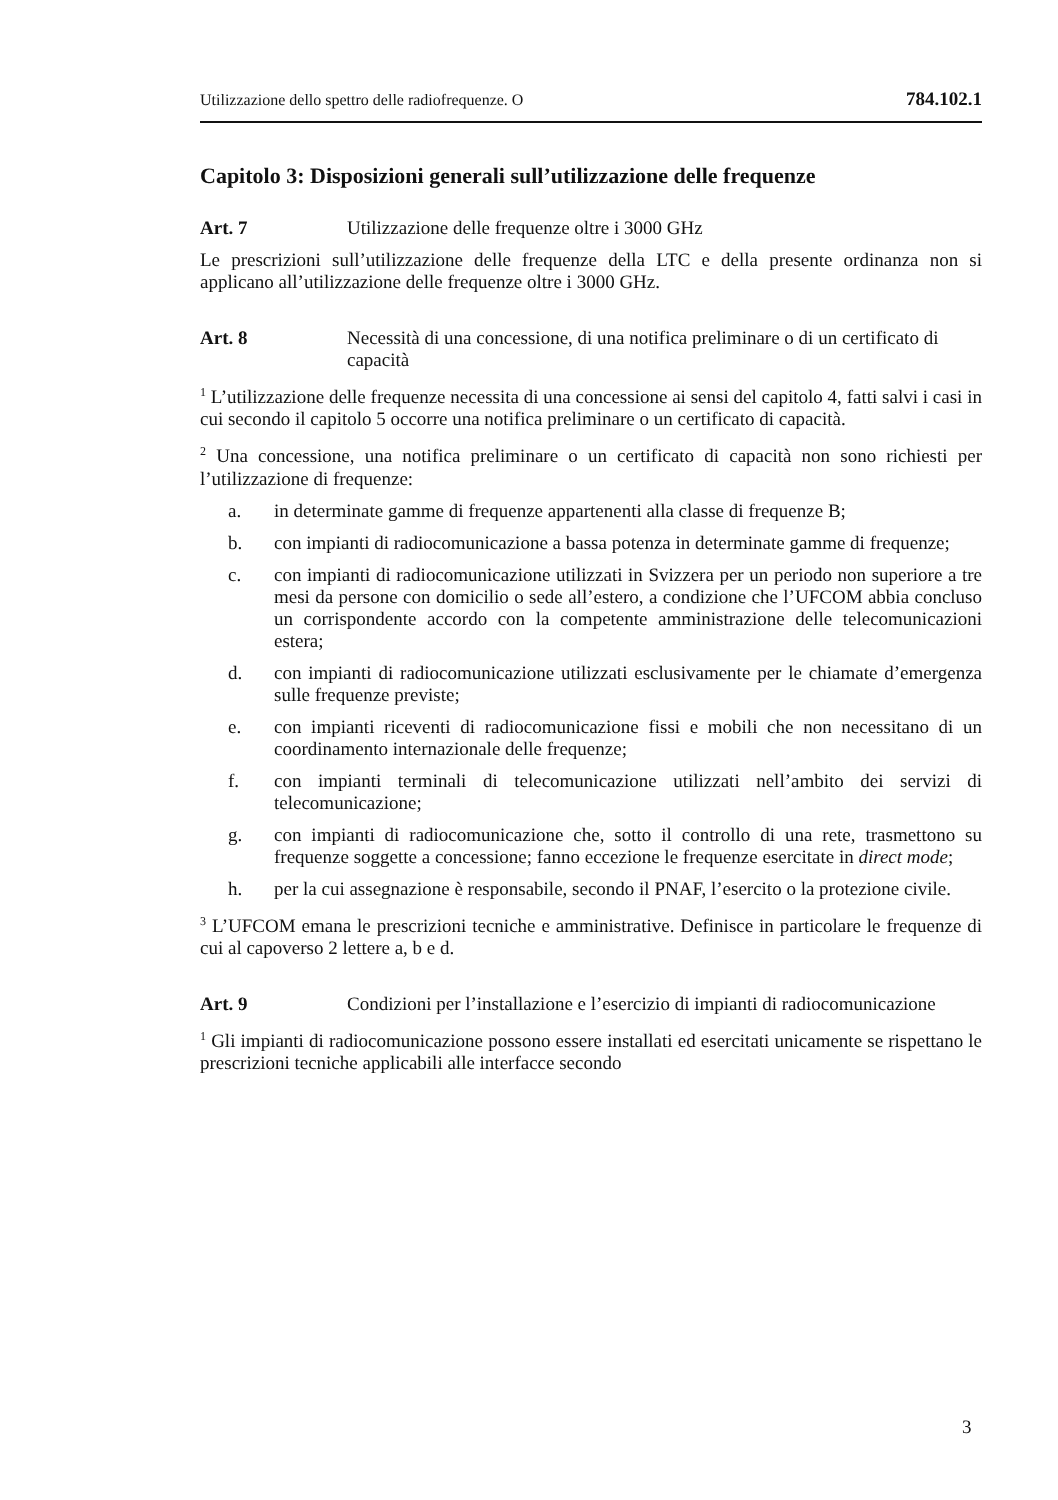Utilizzazione dello spettro delle radiofrequenze. O 784.102.1
Capitolo 3: Disposizioni generali sull’utilizzazione delle frequenze
Art. 7 Utilizzazione delle frequenze oltre i 3000 GHz
Le prescrizioni sull’utilizzazione delle frequenze della LTC e della presente ordinanza non si applicano all’utilizzazione delle frequenze oltre i 3000 GHz.
Art. 8 Necessità di una concessione, di una notifica preliminare o di un certificato di capacità
<sup>1</sup> L’utilizzazione delle frequenze necessita di una concessione ai sensi del capitolo 4, fatti salvi i casi in cui secondo il capitolo 5 occorre una notifica preliminare o un certificato di capacità.
<sup>2</sup> Una concessione, una notifica preliminare o un certificato di capacità non sono richiesti per l’utilizzazione di frequenze:
a. in determinate gamme di frequenze appartenenti alla classe di frequenze B;
b. con impianti di radiocomunicazione a bassa potenza in determinate gamme di frequenze;
c. con impianti di radiocomunicazione utilizzati in Svizzera per un periodo non superiore a tre mesi da persone con domicilio o sede all’estero, a condizione che l’UFCOM abbia concluso un corrispondente accordo con la competente amministrazione delle telecomunicazioni estera;
d. con impianti di radiocomunicazione utilizzati esclusivamente per le chiamate d’emergenza sulle frequenze previste;
e. con impianti riceventi di radiocomunicazione fissi e mobili che non necessitano di un coordinamento internazionale delle frequenze;
f. con impianti terminali di telecomunicazione utilizzati nell’ambito dei servizi di telecomunicazione;
g. con impianti di radiocomunicazione che, sotto il controllo di una rete, trasmettono su frequenze soggette a concessione; fanno eccezione le frequenze esercitate in direct mode;
h. per la cui assegnazione è responsabile, secondo il PNAF, l’esercito o la protezione civile.
<sup>3</sup> L’UFCOM emana le prescrizioni tecniche e amministrative. Definisce in particolare le frequenze di cui al capoverso 2 lettere a, b e d.
Art. 9 Condizioni per l’installazione e l’esercizio di impianti di radiocomunicazione
<sup>1</sup> Gli impianti di radiocomunicazione possono essere installati ed esercitati unicamente se rispettano le prescrizioni tecniche applicabili alle interfacce secondo
3